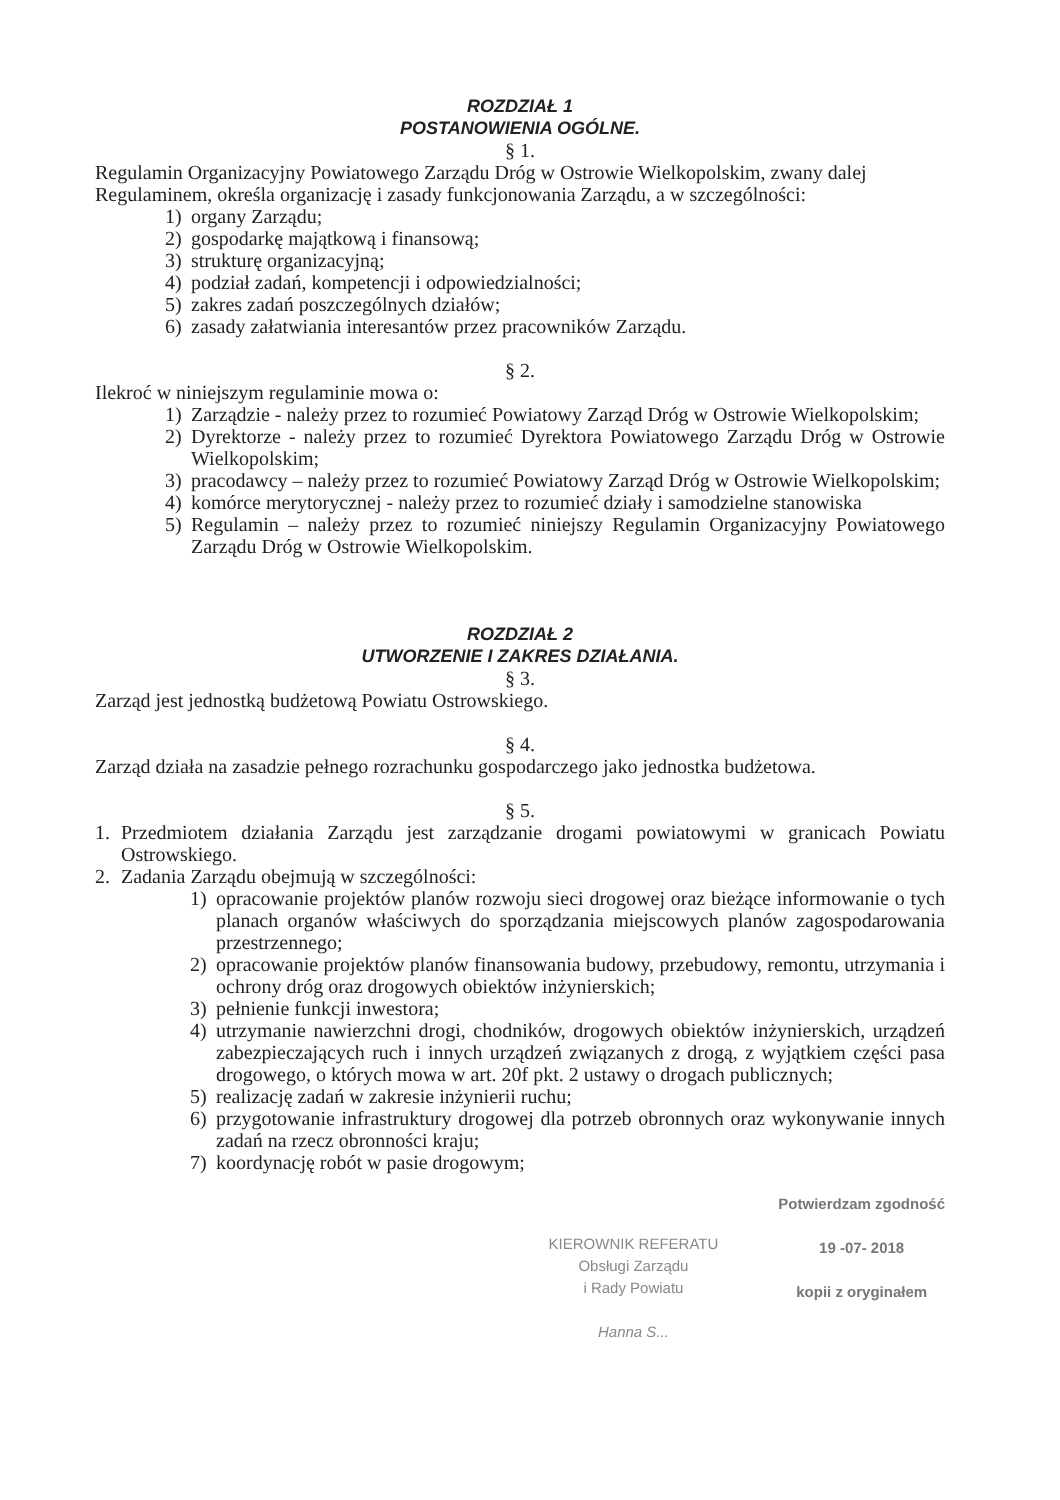ROZDZIAŁ 1
POSTANOWIENIA OGÓLNE.
§ 1.
Regulamin Organizacyjny Powiatowego Zarządu Dróg w Ostrowie Wielkopolskim, zwany dalej Regulaminem, określa organizację i zasady funkcjonowania Zarządu, a w szczególności:
1) organy Zarządu;
2) gospodarkę majątkową i finansową;
3) strukturę organizacyjną;
4) podział zadań, kompetencji i odpowiedzialności;
5) zakres zadań poszczególnych działów;
6) zasady załatwiania interesantów przez pracowników Zarządu.
§ 2.
Ilekroć w niniejszym regulaminie mowa o:
1) Zarządzie - należy przez to rozumieć Powiatowy Zarząd Dróg w Ostrowie Wielkopolskim;
2) Dyrektorze - należy przez to rozumieć Dyrektora Powiatowego Zarządu Dróg w Ostrowie Wielkopolskim;
3) pracodawcy – należy przez to rozumieć Powiatowy Zarząd Dróg w Ostrowie Wielkopolskim;
4) komórce merytorycznej - należy przez to rozumieć działy i samodzielne stanowiska
5) Regulamin – należy przez to rozumieć niniejszy Regulamin Organizacyjny Powiatowego Zarządu Dróg w Ostrowie Wielkopolskim.
ROZDZIAŁ 2
UTWORZENIE I ZAKRES DZIAŁANIA.
§ 3.
Zarząd jest jednostką budżetową Powiatu Ostrowskiego.
§ 4.
Zarząd działa na zasadzie pełnego rozrachunku gospodarczego jako jednostka budżetowa.
§ 5.
1. Przedmiotem działania Zarządu jest zarządzanie drogami powiatowymi w granicach Powiatu Ostrowskiego.
2. Zadania Zarządu obejmują w szczególności:
1) opracowanie projektów planów rozwoju sieci drogowej oraz bieżące informowanie o tych planach organów właściwych do sporządzania miejscowych planów zagospodarowania przestrzennego;
2) opracowanie projektów planów finansowania budowy, przebudowy, remontu, utrzymania i ochrony dróg oraz drogowych obiektów inżynierskich;
3) pełnienie funkcji inwestora;
4) utrzymanie nawierzchni drogi, chodników, drogowych obiektów inżynierskich, urządzeń zabezpieczających ruch i innych urządzeń związanych z drogą, z wyjątkiem części pasa drogowego, o których mowa w art. 20f pkt. 2 ustawy o drogach publicznych;
5) realizację zadań w zakresie inżynierii ruchu;
6) przygotowanie infrastruktury drogowej dla potrzeb obronnych oraz wykonywanie innych zadań na rzecz obronności kraju;
7) koordynację robót w pasie drogowym;
KIEROWNIK REFERATU
Obsługi Zarządu
i Rady Powiatu
Hanna S...
Potwierdzam zgodność
19 -07- 2018
kopii z oryginałem